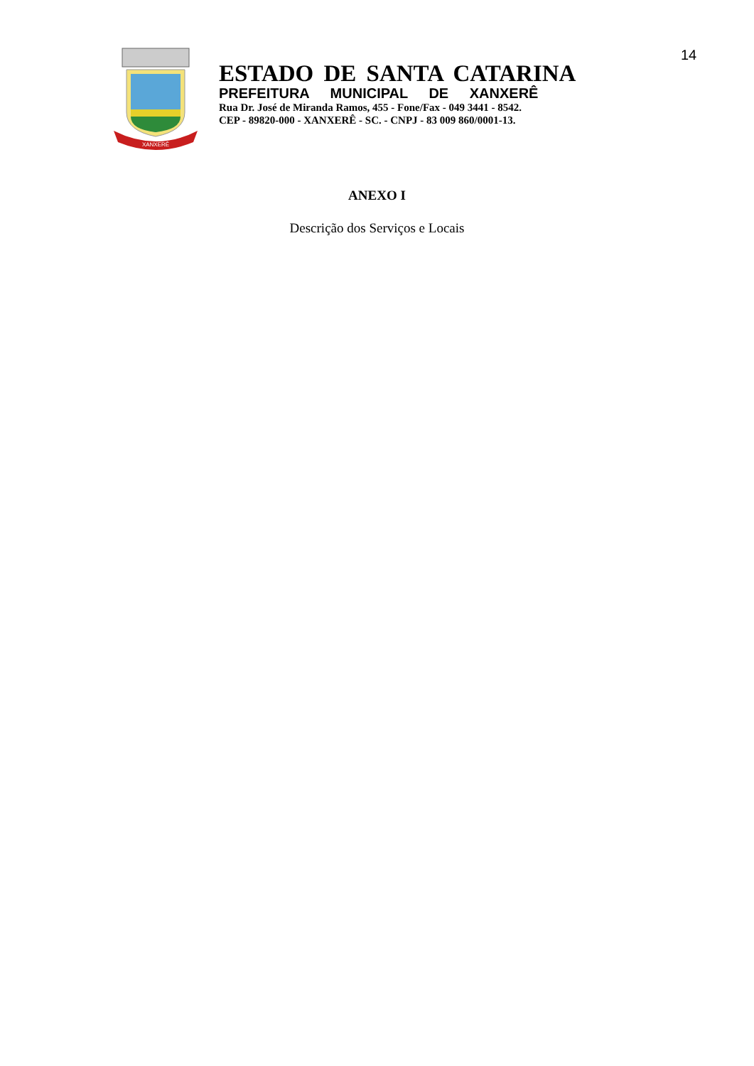14
XANXERÊ
ESTADO DE SANTA CATARINA
PREFEITURA MUNICIPAL DE XANXERÊ
Rua Dr. José de Miranda Ramos, 455 - Fone/Fax - 049 3441 - 8542.
CEP - 89820-000 - XANXERÊ - SC. - CNPJ - 83 009 860/0001-13.
ANEXO I
Descrição dos Serviços e Locais